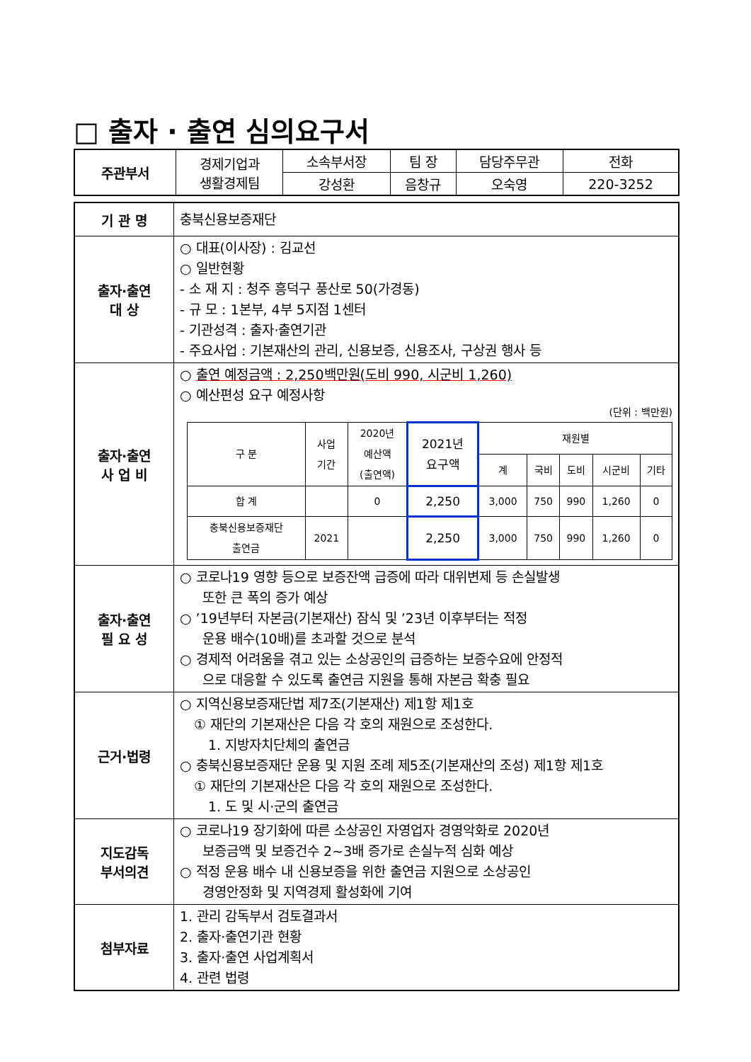□ 출자 · 출연 심의요구서
| 주관부서 | 경제기업과 생활경제팀 | 소속부서장 | 팀 장 | 담당주무관 | 전화 |
| | | 강성환 | 음창규 | 오숙영 | 220-3252 |
| 기 관 명 | 충북신용보증재단 |
| 출자·출연 대 상 | ○ 대표(이사장) : 김교선 ○ 일반현황 - 소 재 지 : 청주 흥덕구 풍산로 50(가경동) - 규 모 : 1본부, 4부 5지점 1센터 - 기관성격 : 출자·출연기관 - 주요사업 : 기본재산의 관리, 신용보증, 신용조사, 구상권 행사 등 |
| 출자·출연 사 업 비 | ○ 출연 예정금액 : 2,250백만원(도비 990, 시군비 1,260) ○ 예산편성 요구 예정사항 (단위 : 백만원) / 구 분 / 사업 기간 / 2020년 예산액 (출연액) / 2021년 요구액 / 재원별 / / / / / / --- / --- / --- / --- / --- / --- / --- / --- / --- / / / / / / 계 / 국비 / 도비 / 시군비 / 기타 / / 합 계 / / 0 / 2,250 / 3,000 / 750 / 990 / 1,260 / 0 / / 충북신용보증재단 출연금 / 2021 / / 2,250 / 3,000 / 750 / 990 / 1,260 / 0 / |
| 출자·출연 필 요 성 | ○ 코로나19 영향 등으로 보증잔액 급증에 따라 대위변제 등 손실발생 또한 큰 폭의 증가 예상 ○ ’19년부터 자본금(기본재산) 잠식 및 ’23년 이후부터는 적정 운용 배수(10배)를 초과할 것으로 분석 ○ 경제적 어려움을 겪고 있는 소상공인의 급증하는 보증수요에 안정적 으로 대응할 수 있도록 출연금 지원을 통해 자본금 확충 필요 |
| 근거·법령 | ○ 지역신용보증재단법 제7조(기본재산) 제1항 제1호 ① 재단의 기본재산은 다음 각 호의 재원으로 조성한다. 1. 지방자치단체의 출연금 ○ 충북신용보증재단 운용 및 지원 조례 제5조(기본재산의 조성) 제1항 제1호 ① 재단의 기본재산은 다음 각 호의 재원으로 조성한다. 1. 도 및 시·군의 출연금 |
| 지도감독 부서의견 | ○ 코로나19 장기화에 따른 소상공인 자영업자 경영악화로 2020년 보증금액 및 보증건수 2~3배 증가로 손실누적 심화 예상 ○ 적정 운용 배수 내 신용보증을 위한 출연금 지원으로 소상공인 경영안정화 및 지역경제 활성화에 기여 |
| 첨부자료 | 1. 관리 감독부서 검토결과서 2. 출자·출연기관 현황 3. 출자·출연 사업계획서 4. 관련 법령 |